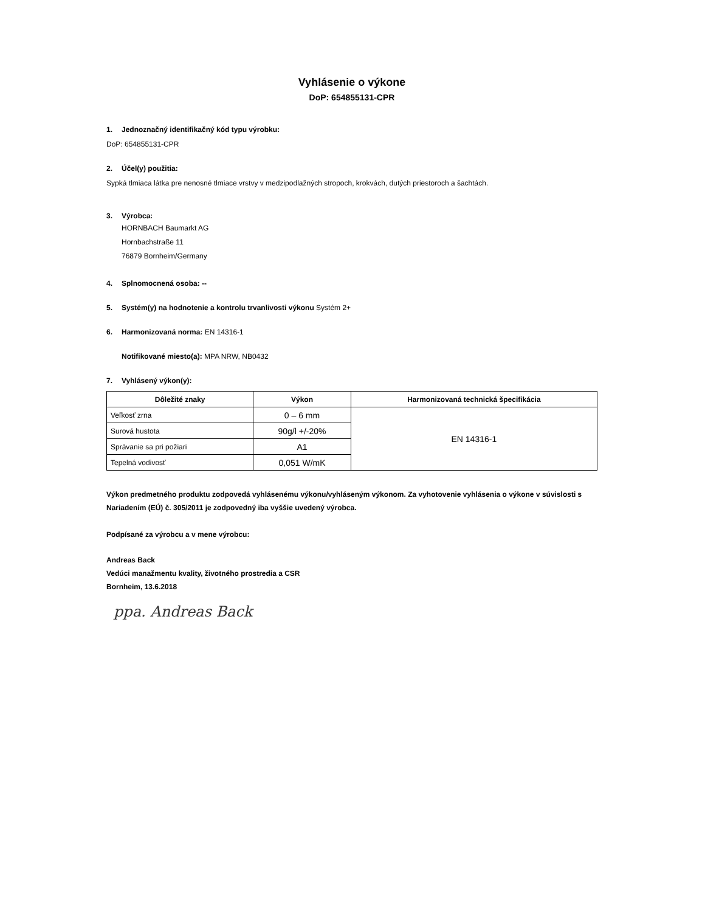Vyhlásenie o výkone
DoP: 654855131-CPR
1. Jednoznačný identifikačný kód typu výrobku:
DoP: 654855131-CPR
2. Účel(y) použitia:
Sypká tlmiaca látka pre nenosné tlmiace vrstvy v medzipodlažných stropoch, krokvách, dutých priestoroch a šachtách.
3. Výrobca:
HORNBACH Baumarkt AG
Hornbachstraße 11
76879 Bornheim/Germany
4. Splnomocnená osoba: --
5. Systém(y) na hodnotenie a kontrolu trvanlivosti výkonu Systém 2+
6. Harmonizovaná norma: EN 14316-1
Notifikované miesto(a): MPA NRW, NB0432
7. Vyhlásený výkon(y):
| Dôležité znaky | Výkon | Harmonizovaná technická špecifikácia |
| --- | --- | --- |
| Veľkosť zrna | 0 – 6 mm | EN 14316-1 |
| Surová hustota | 90g/l +/-20% | |
| Správanie sa pri požiari | A1 | |
| Tepelná vodivosť | 0,051 W/mK | |
Výkon predmetného produktu zodpovedá vyhlásenému výkonu/vyhláseným výkonom. Za vyhotovenie vyhlásenia o výkone v súvislosti s Nariadením (EÚ) č. 305/2011 je zodpovedný iba vyššie uvedený výrobca.
Podpísané za výrobcu a v mene výrobcu:
Andreas Back
Vedúci manažmentu kvality, životného prostredia a CSR
Bornheim, 13.6.2018
ppa. Andreas Back